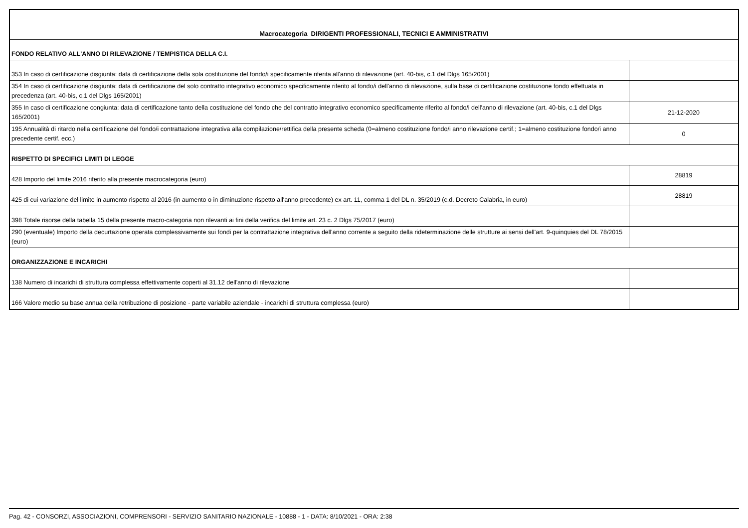| Macrocategoria DIRIGENTI PROFESSIONALI, TECNICI E AMMINISTRATIVI | |
| FONDO RELATIVO ALL'ANNO DI RILEVAZIONE / TEMPISTICA DELLA C.I. | |
| 353 In caso di certificazione disgiunta: data di certificazione della sola costituzione del fondo/i specificamente riferita all'anno di rilevazione (art. 40-bis, c.1 del Dlgs 165/2001) | |
| 354 In caso di certificazione disgiunta: data di certificazione del solo contratto integrativo economico specificamente riferito al fondo/i dell'anno di rilevazione, sulla base di certificazione costituzione fondo effettuata in precedenza (art. 40-bis, c.1 del Dlgs 165/2001) | |
| 355 In caso di certificazione congiunta: data di certificazione tanto della costituzione del fondo che del contratto integrativo economico specificamente riferito al fondo/i dell'anno di rilevazione (art. 40-bis, c.1 del Dlgs 165/2001) | 21-12-2020 |
| 195 Annualità di ritardo nella certificazione del fondo/i contrattazione integrativa alla compilazione/rettifica della presente scheda (0=almeno costituzione fondo/i anno rilevazione certif.; 1=almeno costituzione fondo/i anno precedente certif. ecc.) | 0 |
| RISPETTO DI SPECIFICI LIMITI DI LEGGE | |
| 428 Importo del limite 2016 riferito alla presente macrocategoria (euro) | 28819 |
| 425 di cui variazione del limite in aumento rispetto al 2016 (in aumento o in diminuzione rispetto all'anno precedente) ex art. 11, comma 1 del DL n. 35/2019 (c.d. Decreto Calabria, in euro) | 28819 |
| 398 Totale risorse della tabella 15 della presente macro-categoria non rilevanti ai fini della verifica del limite art. 23 c. 2 Dlgs 75/2017 (euro) | |
| 290 (eventuale) Importo della decurtazione operata complessivamente sui fondi per la contrattazione integrativa dell'anno corrente a seguito della rideterminazione delle strutture ai sensi dell'art. 9-quinquies del DL 78/2015 (euro) | |
| ORGANIZZAZIONE E INCARICHI | |
| 138 Numero di incarichi di struttura complessa effettivamente coperti al 31.12 dell'anno di rilevazione | |
| 166 Valore medio su base annua della retribuzione di posizione - parte variabile aziendale - incarichi di struttura complessa (euro) | |
Pag. 42 - CONSORZI, ASSOCIAZIONI, COMPRENSORI - SERVIZIO SANITARIO NAZIONALE - 10888 - 1 - DATA: 8/10/2021 - ORA: 2:38